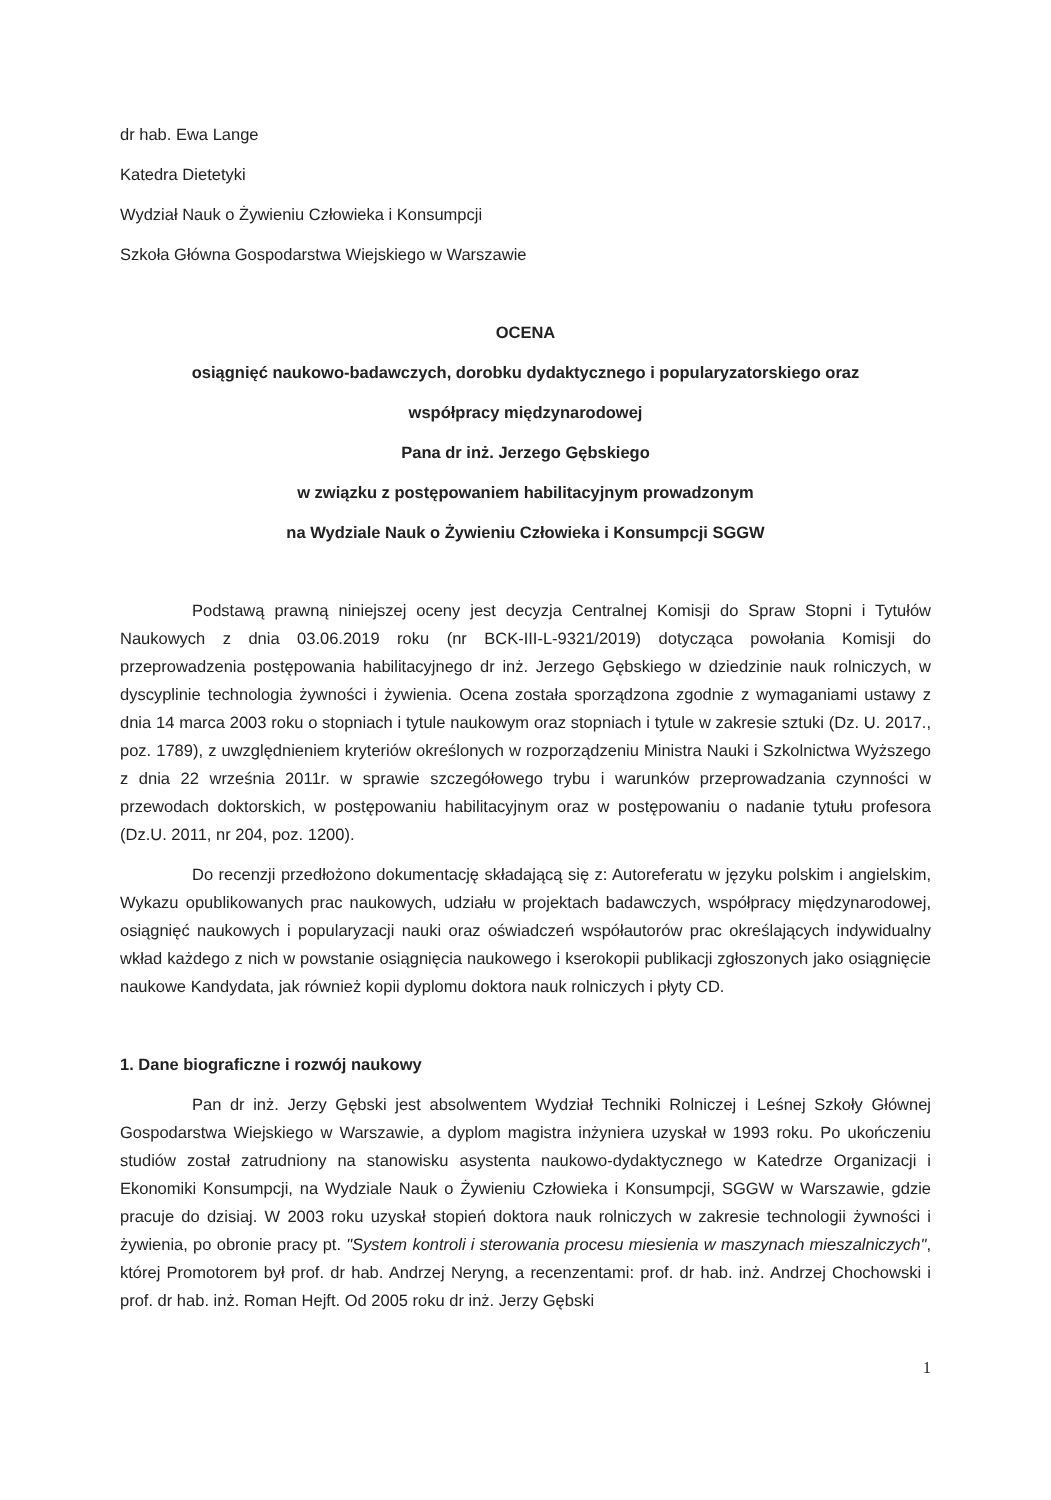dr hab. Ewa Lange
Katedra Dietetyki
Wydział Nauk o Żywieniu Człowieka i Konsumpcji
Szkoła Główna Gospodarstwa Wiejskiego w Warszawie
OCENA
osiągnięć naukowo-badawczych, dorobku dydaktycznego i popularyzatorskiego oraz
współpracy międzynarodowej
Pana dr inż. Jerzego Gębskiego
w związku z postępowaniem habilitacyjnym prowadzonym
na Wydziale Nauk o Żywieniu Człowieka i Konsumpcji SGGW
Podstawą prawną niniejszej oceny jest decyzja Centralnej Komisji do Spraw Stopni i Tytułów Naukowych z dnia 03.06.2019 roku (nr BCK-III-L-9321/2019) dotycząca powołania Komisji do przeprowadzenia postępowania habilitacyjnego dr inż. Jerzego Gębskiego w dziedzinie nauk rolniczych, w dyscyplinie technologia żywności i żywienia. Ocena została sporządzona zgodnie z wymaganiami ustawy z dnia 14 marca 2003 roku o stopniach i tytule naukowym oraz stopniach i tytule w zakresie sztuki (Dz. U. 2017., poz. 1789), z uwzględnieniem kryteriów określonych w rozporządzeniu Ministra Nauki i Szkolnictwa Wyższego z dnia 22 września 2011r. w sprawie szczegółowego trybu i warunków przeprowadzania czynności w przewodach doktorskich, w postępowaniu habilitacyjnym oraz w postępowaniu o nadanie tytułu profesora (Dz.U. 2011, nr 204, poz. 1200).
Do recenzji przedłożono dokumentację składającą się z: Autoreferatu w języku polskim i angielskim, Wykazu opublikowanych prac naukowych, udziału w projektach badawczych, współpracy międzynarodowej, osiągnięć naukowych i popularyzacji nauki oraz oświadczeń współautorów prac określających indywidualny wkład każdego z nich w powstanie osiągnięcia naukowego i kserokopii publikacji zgłoszonych jako osiągnięcie naukowe Kandydata, jak również kopii dyplomu doktora nauk rolniczych i płyty CD.
1. Dane biograficzne i rozwój naukowy
Pan dr inż. Jerzy Gębski jest absolwentem Wydział Techniki Rolniczej i Leśnej Szkoły Głównej Gospodarstwa Wiejskiego w Warszawie, a dyplom magistra inżyniera uzyskał w 1993 roku. Po ukończeniu studiów został zatrudniony na stanowisku asystenta naukowo-dydaktycznego w Katedrze Organizacji i Ekonomiki Konsumpcji, na Wydziale Nauk o Żywieniu Człowieka i Konsumpcji, SGGW w Warszawie, gdzie pracuje do dzisiaj. W 2003 roku uzyskał stopień doktora nauk rolniczych w zakresie technologii żywności i żywienia, po obronie pracy pt. "System kontroli i sterowania procesu miesienia w maszynach mieszalniczych", której Promotorem był prof. dr hab. Andrzej Neryng, a recenzentami: prof. dr hab. inż. Andrzej Chochowski i prof. dr hab. inż. Roman Hejft. Od 2005 roku dr inż. Jerzy Gębski
1